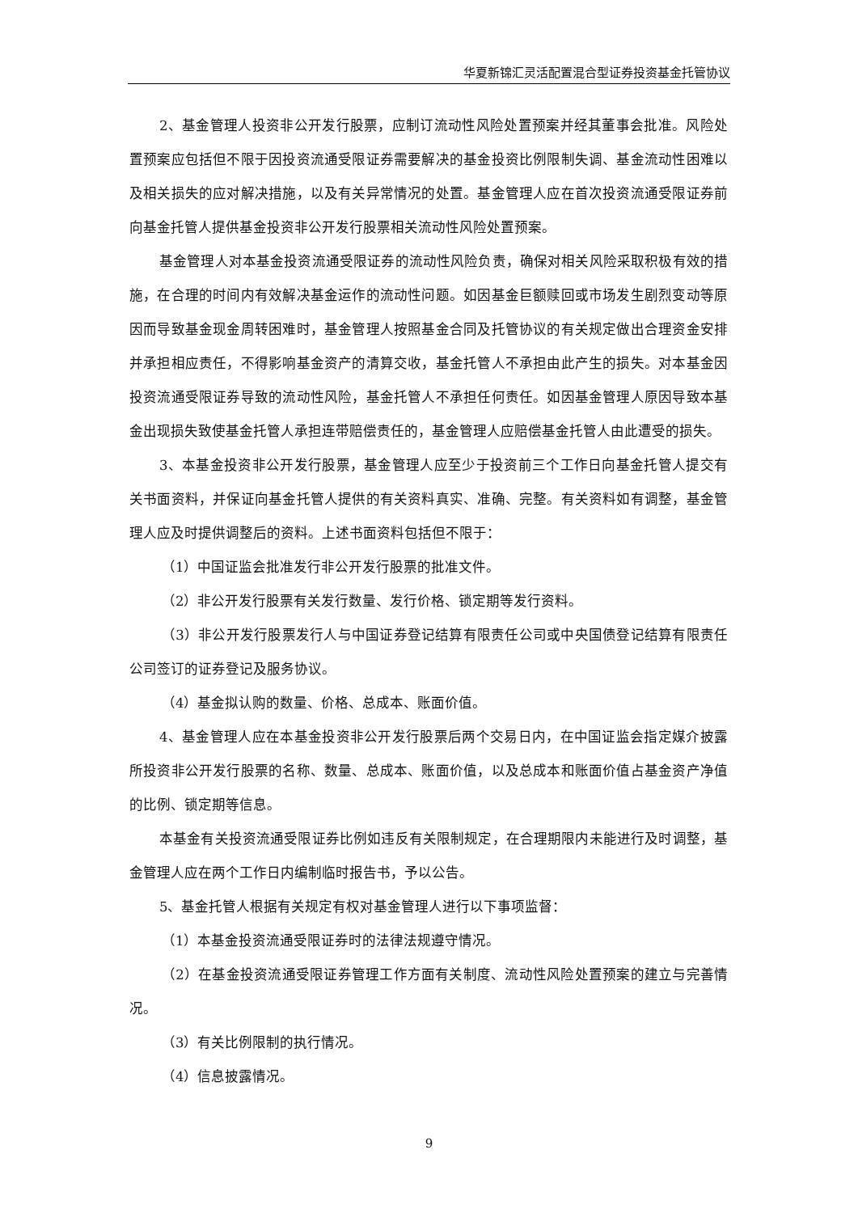华夏新锦汇灵活配置混合型证券投资基金托管协议
2、基金管理人投资非公开发行股票，应制订流动性风险处置预案并经其董事会批准。风险处置预案应包括但不限于因投资流通受限证券需要解决的基金投资比例限制失调、基金流动性困难以及相关损失的应对解决措施，以及有关异常情况的处置。基金管理人应在首次投资流通受限证券前向基金托管人提供基金投资非公开发行股票相关流动性风险处置预案。
基金管理人对本基金投资流通受限证券的流动性风险负责，确保对相关风险采取积极有效的措施，在合理的时间内有效解决基金运作的流动性问题。如因基金巨额赎回或市场发生剧烈变动等原因而导致基金现金周转困难时，基金管理人按照基金合同及托管协议的有关规定做出合理资金安排并承担相应责任，不得影响基金资产的清算交收，基金托管人不承担由此产生的损失。对本基金因投资流通受限证券导致的流动性风险，基金托管人不承担任何责任。如因基金管理人原因导致本基金出现损失致使基金托管人承担连带赔偿责任的，基金管理人应赔偿基金托管人由此遭受的损失。
3、本基金投资非公开发行股票，基金管理人应至少于投资前三个工作日向基金托管人提交有关书面资料，并保证向基金托管人提供的有关资料真实、准确、完整。有关资料如有调整，基金管理人应及时提供调整后的资料。上述书面资料包括但不限于：
（1）中国证监会批准发行非公开发行股票的批准文件。
（2）非公开发行股票有关发行数量、发行价格、锁定期等发行资料。
（3）非公开发行股票发行人与中国证券登记结算有限责任公司或中央国债登记结算有限责任公司签订的证券登记及服务协议。
（4）基金拟认购的数量、价格、总成本、账面价值。
4、基金管理人应在本基金投资非公开发行股票后两个交易日内，在中国证监会指定媒介披露所投资非公开发行股票的名称、数量、总成本、账面价值，以及总成本和账面价值占基金资产净值的比例、锁定期等信息。
本基金有关投资流通受限证券比例如违反有关限制规定，在合理期限内未能进行及时调整，基金管理人应在两个工作日内编制临时报告书，予以公告。
5、基金托管人根据有关规定有权对基金管理人进行以下事项监督：
（1）本基金投资流通受限证券时的法律法规遵守情况。
（2）在基金投资流通受限证券管理工作方面有关制度、流动性风险处置预案的建立与完善情况。
（3）有关比例限制的执行情况。
（4）信息披露情况。
9